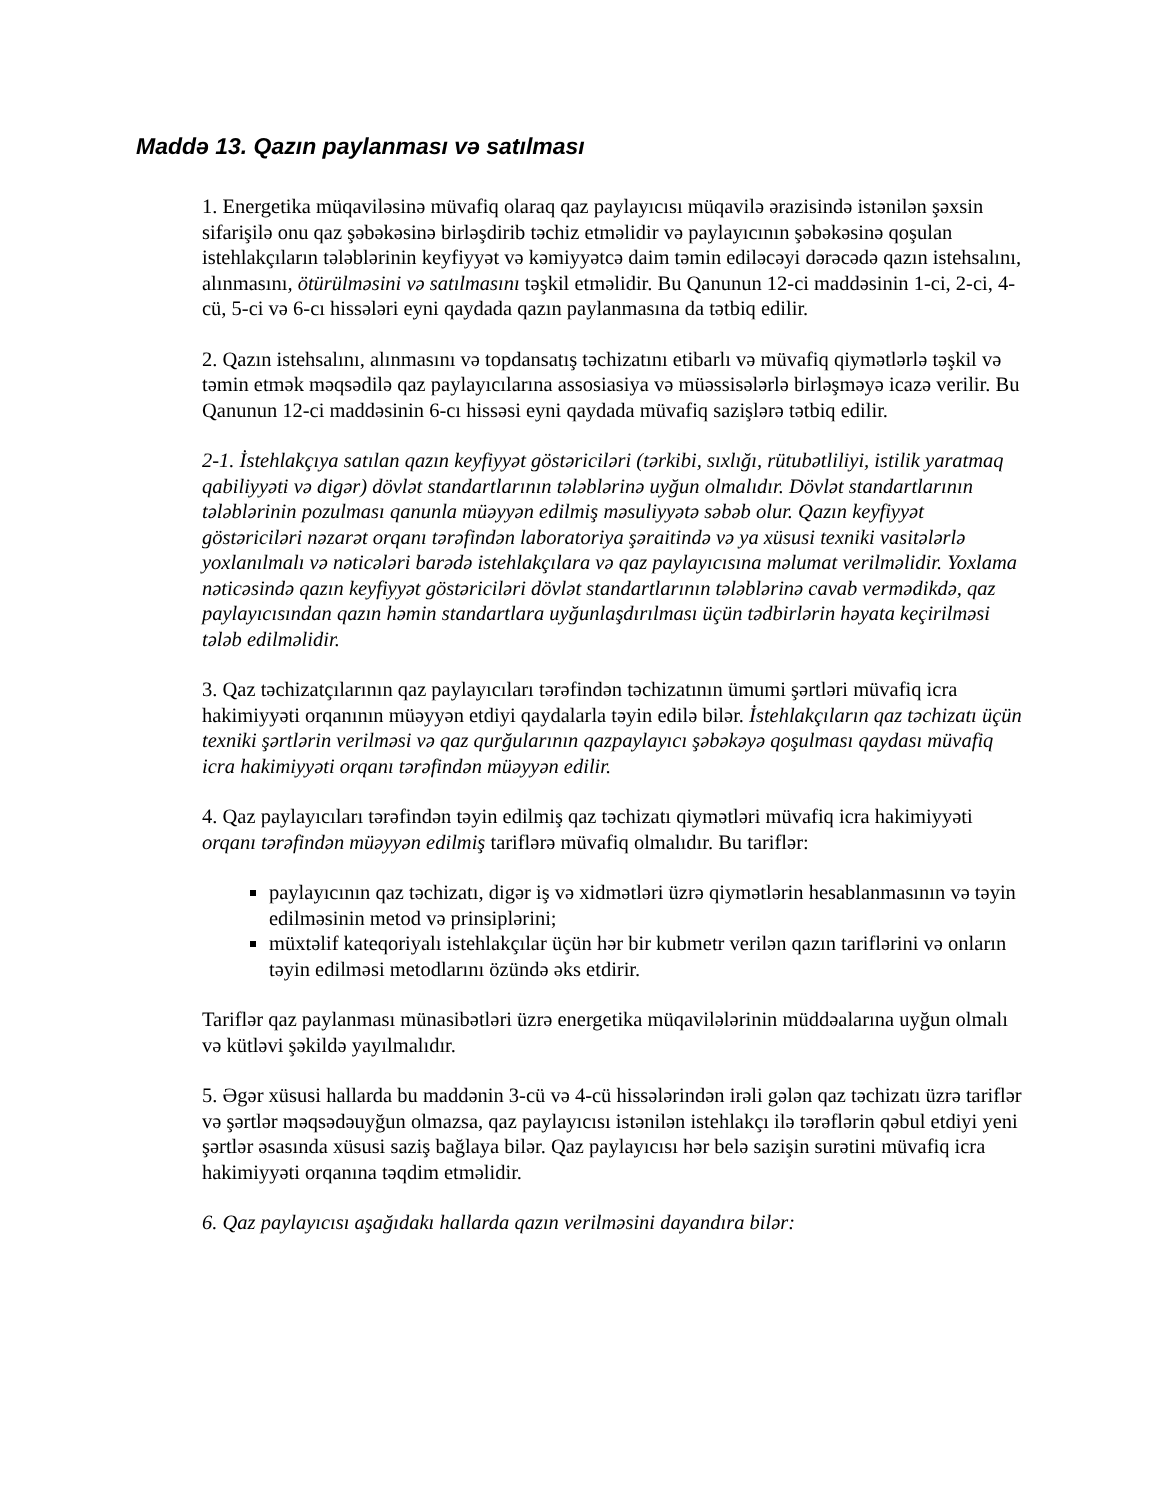Maddə 13. Qazın paylanması və satılması
1. Energetika müqaviləsinə müvafiq olaraq qaz paylayıcısı müqavilə ərazisində istənilən şəxsin sifarişilə onu qaz şəbəkəsinə birləşdirib təchiz etməlidir və paylayıcının şəbəkəsinə qoşulan istehlakçıların tələblərinin keyfiyyət və kəmiyyətcə daim təmin ediləcəyi dərəcədə qazın istehsalını, alınmasını, ötürülməsini və satılmasını təşkil etməlidir. Bu Qanunun 12-ci maddəsinin 1-ci, 2-ci, 4-cü, 5-ci və 6-cı hissələri eyni qaydada qazın paylanmasına da tətbiq edilir.
2. Qazın istehsalını, alınmasını və topdansatış təchizatını etibarlı və müvafiq qiymətlərlə təşkil və təmin etmək məqsədilə qaz paylayıcılarına assosiasiya və müəssisələrlə birləşməyə icazə verilir. Bu Qanunun 12-ci maddəsinin 6-cı hissəsi eyni qaydada müvafiq sazişlərə tətbiq edilir.
2-1. İstehlakçıya satılan qazın keyfiyyət göstəriciləri (tərkibi, sıxlığı, rütubətliliyi, istilik yaratmaq qabiliyyəti və digər) dövlət standartlarının tələblərinə uyğun olmalıdır. Dövlət standartlarının tələblərinin pozulması qanunla müəyyən edilmiş məsuliyyətə səbəb olur. Qazın keyfiyyət göstəriciləri nəzarət orqanı tərəfindən laboratoriya şəraitində və ya xüsusi texniki vasitələrlə yoxlanılmalı və nəticələri barədə istehlakçılara və qaz paylayıcısına məlumat verilməlidir. Yoxlama nəticəsində qazın keyfiyyət göstəriciləri dövlət standartlarının tələblərinə cavab vermədikdə, qaz paylayıcısından qazın həmin standartlara uyğunlaşdırılması üçün tədbirlərin həyata keçirilməsi tələb edilməlidir.
3. Qaz təchizatçılarının qaz paylayıcıları tərəfindən təchizatının ümumi şərtləri müvafiq icra hakimiyyəti orqanının müəyyən etdiyi qaydalarla təyin edilə bilər. İstehlakçıların qaz təchizatı üçün texniki şərtlərin verilməsi və qaz qurğularının qazpaylayıcı şəbəkəyə qoşulması qaydası müvafiq icra hakimiyyəti orqanı tərəfindən müəyyən edilir.
4. Qaz paylayıcıları tərəfindən təyin edilmiş qaz təchizatı qiymətləri müvafiq icra hakimiyyəti orqanı tərəfindən müəyyən edilmiş tariflərə müvafiq olmalıdır. Bu tariflər:
paylayıcının qaz təchizatı, digər iş və xidmətləri üzrə qiymətlərin hesablanmasının və təyin edilməsinin metod və prinsiplərini;
müxtəlif kateqoriyalı istehlakçılar üçün hər bir kubmetr verilən qazın tariflərini və onların təyin edilməsi metodlarını özündə əks etdirir.
Tariflər qaz paylanması münasibətləri üzrə energetika müqavilələrinin müddəalarına uyğun olmalı və kütləvi şəkildə yayılmalıdır.
5. Əgər xüsusi hallarda bu maddənin 3-cü və 4-cü hissələrindən irəli gələn qaz təchizatı üzrə tariflər və şərtlər məqsədəuyğun olmazsa, qaz paylayıcısı istənilən istehlakçı ilə tərəflərin qəbul etdiyi yeni şərtlər əsasında xüsusi saziş bağlaya bilər. Qaz paylayıcısı hər belə sazişin surətini müvafiq icra hakimiyyəti orqanına təqdim etməlidir.
6. Qaz paylayıcısı aşağıdakı hallarda qazın verilməsini dayandıra bilər: